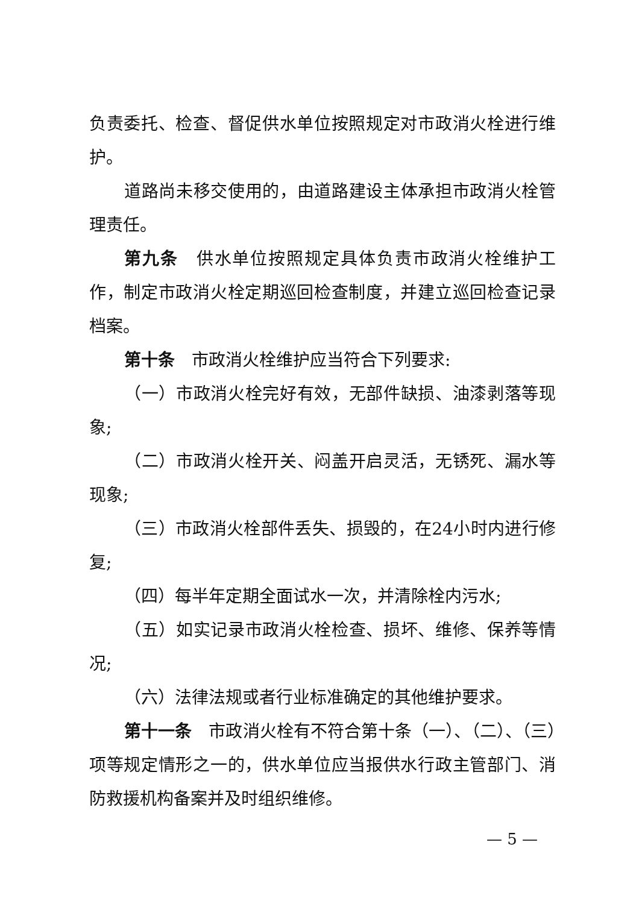负责委托、检查、督促供水单位按照规定对市政消火栓进行维护。
道路尚未移交使用的，由道路建设主体承担市政消火栓管理责任。
第九条　供水单位按照规定具体负责市政消火栓维护工作，制定市政消火栓定期巡回检查制度，并建立巡回检查记录档案。
第十条　市政消火栓维护应当符合下列要求:
（一）市政消火栓完好有效，无部件缺损、油漆剥落等现象;
（二）市政消火栓开关、闷盖开启灵活，无锈死、漏水等现象;
（三）市政消火栓部件丢失、损毁的，在24小时内进行修复;
（四）每半年定期全面试水一次，并清除栓内污水;
（五）如实记录市政消火栓检查、损坏、维修、保养等情况;
（六）法律法规或者行业标准确定的其他维护要求。
第十一条　市政消火栓有不符合第十条（一）、（二）、（三）项等规定情形之一的，供水单位应当报供水行政主管部门、消防救援机构备案并及时组织维修。
— 5 —